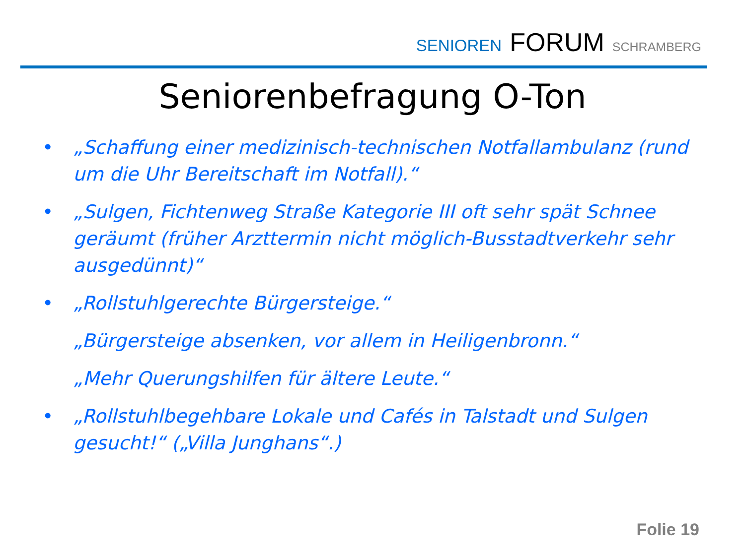SENIOREN FORUM SCHRAMBERG
Seniorenbefragung O-Ton
• „Schaffung einer medizinisch-technischen Notfallambulanz (rund um die Uhr Bereitschaft im Notfall).“
• „Sulgen, Fichtenweg Straße Kategorie III oft sehr spät Schnee geräumt (früher Arzttermin nicht möglich-Busstadtverkehr sehr ausgedünnt)“
• „Rollstuhlgerechte Bürgersteige.“
„Bürgersteige absenken, vor allem in Heiligenbronn.“
„Mehr Querungshilfen für ältere Leute.“
• „Rollstuhlbegehbare Lokale und Cafés in Talstadt und Sulgen gesucht!“ („Villa Junghans“.)
Folie 19